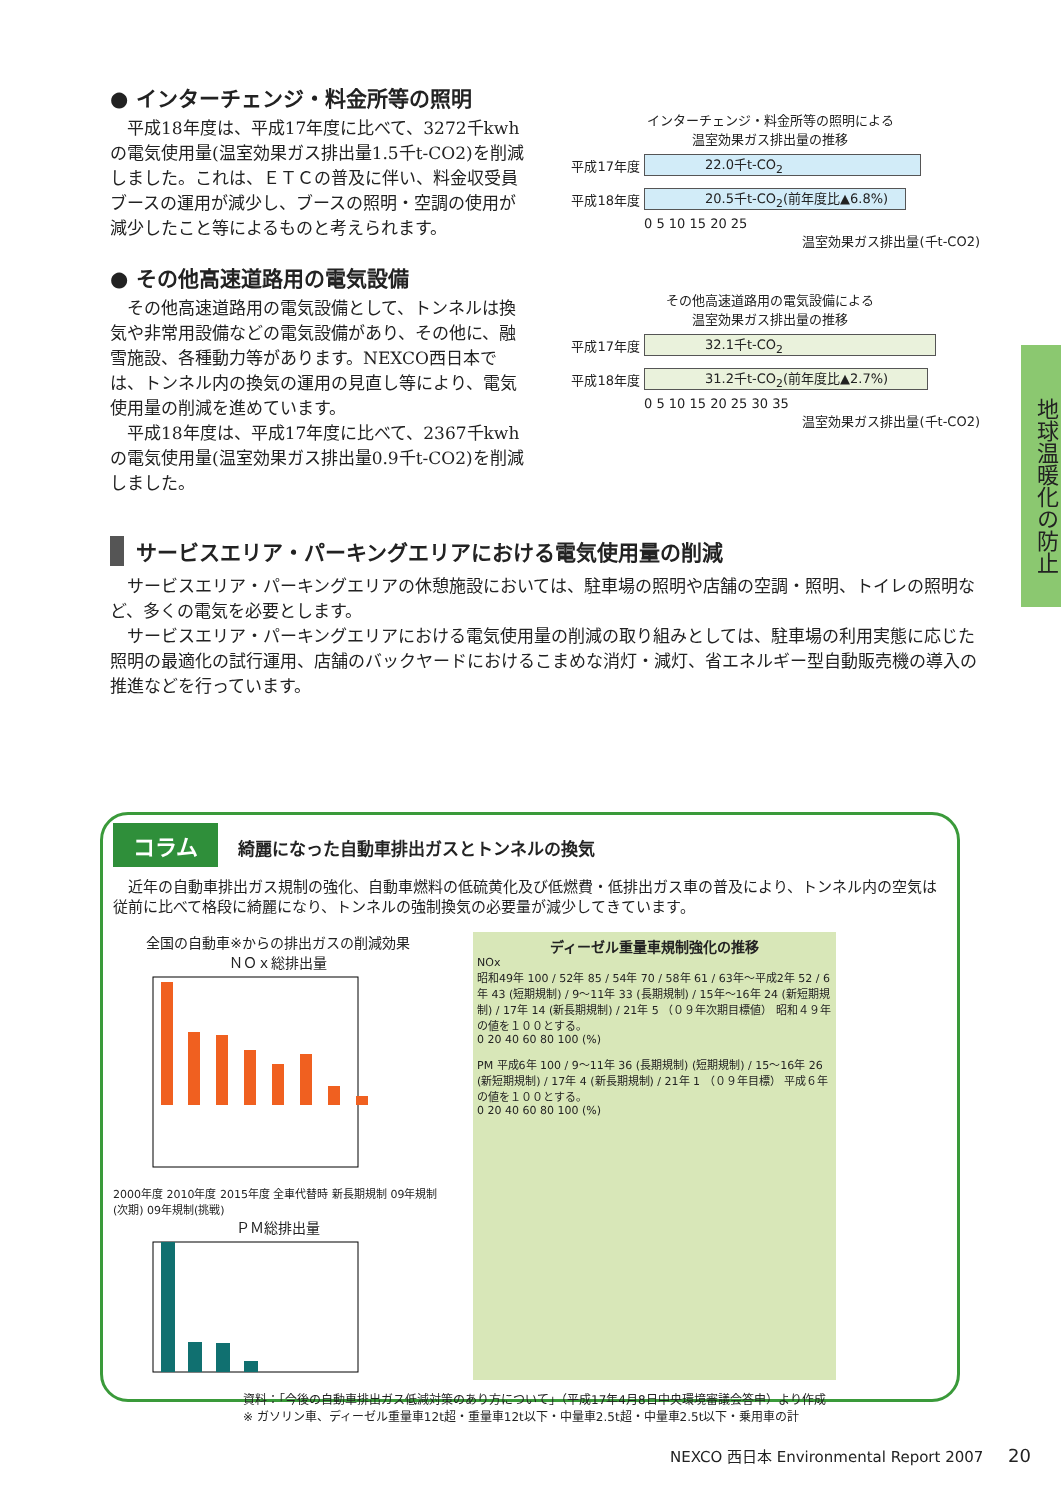● インターチェンジ・料金所等の照明
平成18年度は、平成17年度に比べて、3272千kwhの電気使用量(温室効果ガス排出量1.5千t-CO2)を削減しました。これは、ＥＴＣの普及に伴い、料金収受員ブースの運用が減少し、ブースの照明・空調の使用が減少したこと等によるものと考えられます。
インターチェンジ・料金所等の照明による
温室効果ガス排出量の推移
平成17年度
22.0千t-CO<sub>2</sub>
平成18年度
20.5千t-CO<sub>2</sub>(前年度比▲6.8%)
0 5 10 15 20 25
温室効果ガス排出量(千t-CO2)
● その他高速道路用の電気設備
その他高速道路用の電気設備として、トンネルは換気や非常用設備などの電気設備があり、その他に、融雪施設、各種動力等があります。NEXCO西日本では、トンネル内の換気の運用の見直し等により、電気使用量の削減を進めています。
平成18年度は、平成17年度に比べて、2367千kwhの電気使用量(温室効果ガス排出量0.9千t-CO2)を削減しました。
その他高速道路用の電気設備による
温室効果ガス排出量の推移
平成17年度
32.1千t-CO<sub>2</sub>
平成18年度
31.2千t-CO<sub>2</sub>(前年度比▲2.7%)
0 5 10 15 20 25 30 35
温室効果ガス排出量(千t-CO2)
サービスエリア・パーキングエリアにおける電気使用量の削減
サービスエリア・パーキングエリアの休憩施設においては、駐車場の照明や店舗の空調・照明、トイレの照明など、多くの電気を必要とします。
サービスエリア・パーキングエリアにおける電気使用量の削減の取り組みとしては、駐車場の利用実態に応じた照明の最適化の試行運用、店舗のバックヤードにおけるこまめな消灯・減灯、省エネルギー型自動販売機の導入の推進などを行っています。
コラム 綺麗になった自動車排出ガスとトンネルの換気
近年の自動車排出ガス規制の強化、自動車燃料の低硫黄化及び低燃費・低排出ガス車の普及により、トンネル内の空気は従前に比べて格段に綺麗になり、トンネルの強制換気の必要量が減少してきています。
全国の自動車※からの排出ガスの削減効果
ＮＯｘ総排出量
2000年度 2010年度 2015年度 全車代替時 新長期規制 09年規制(次期) 09年規制(挑戦)
ＰＭ総排出量
ディーゼル重量車規制強化の推移
NOx
昭和49年 100 / 52年 85 / 54年 70 / 58年 61 / 63年～平成2年 52 / 6年 43 (短期規制) / 9～11年 33 (長期規制) / 15年～16年 24 (新短期規制) / 17年 14 (新長期規制) / 21年 5 （０９年次期目標値） 昭和４９年の値を１００とする。
0 20 40 60 80 100 (%)
PM 平成6年 100 / 9～11年 36 (長期規制) (短期規制) / 15～16年 26 (新短期規制) / 17年 4 (新長期規制) / 21年 1 （０９年目標） 平成６年の値を１００とする。
0 20 40 60 80 100 (%)
資料：「今後の自動車排出ガス低減対策のあり方について」（平成17年4月8日中央環境審議会答申）より作成
※ ガソリン車、ディーゼル重量車12t超・重量車12t以下・中量車2.5t超・中量車2.5t以下・乗用車の計
地球温暖化の防止
NEXCO 西日本 Environmental Report 2007 20